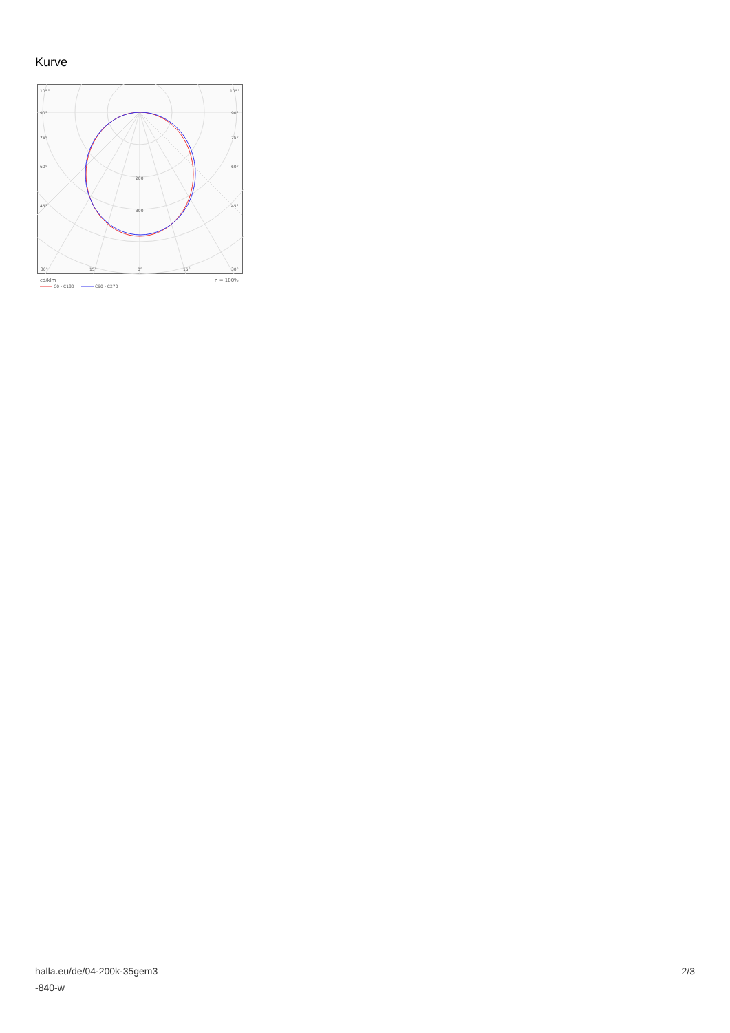Kurve
105°
105°
90°
90°
75°
75°
60°
60°
45°
45°
200
300
30°
15°
0°
15°
30°
cd/klm
η = 100%
C0 - C180
C90 - C270
halla.eu/de/04-200k-35gem3
-840-w
2/3